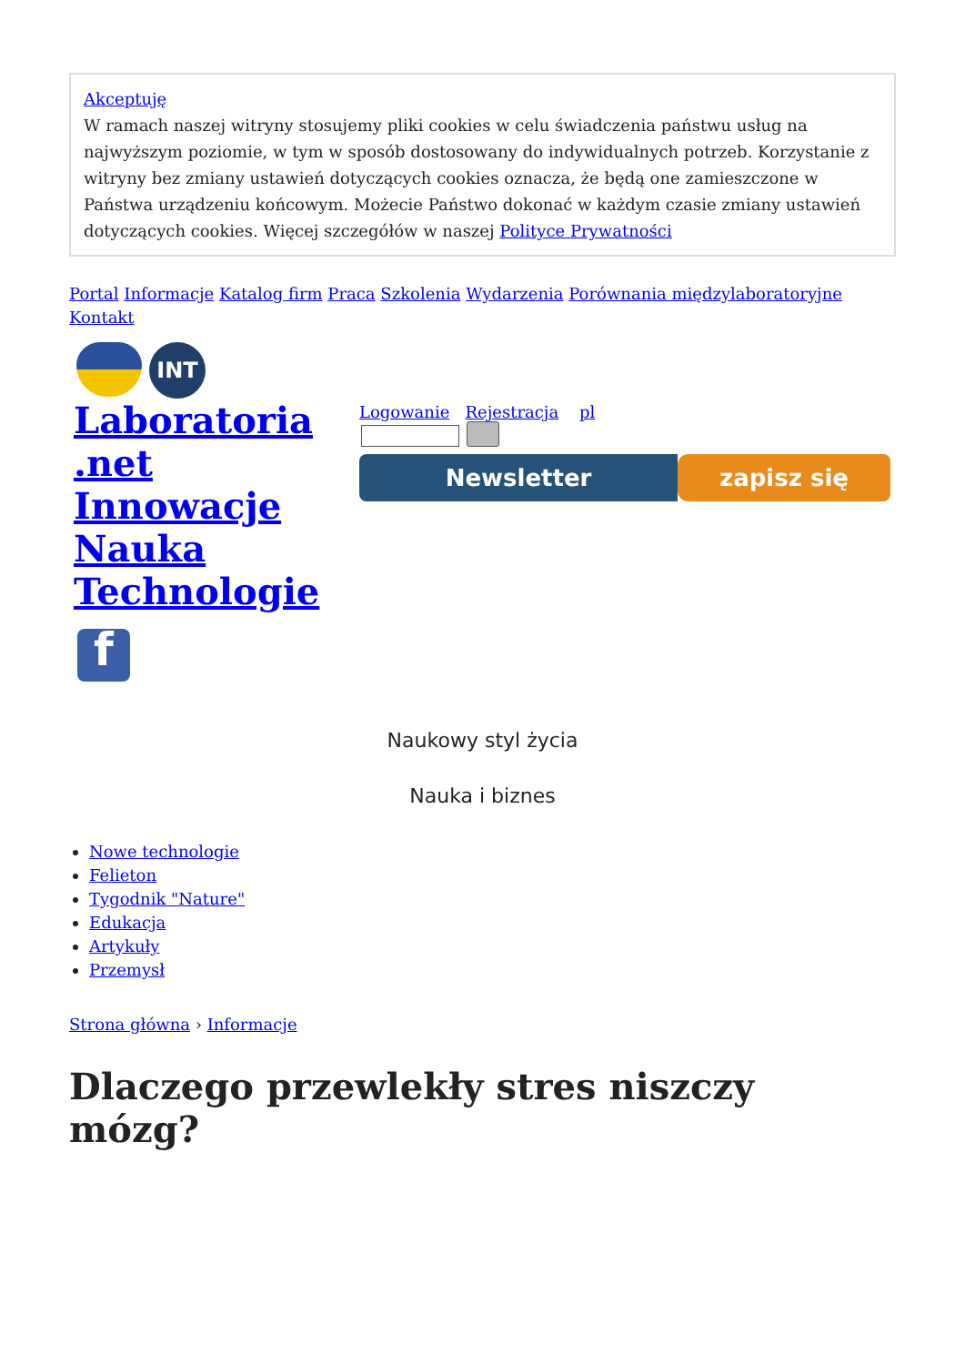Akceptuję
W ramach naszej witryny stosujemy pliki cookies w celu świadczenia państwu usług na najwyższym poziomie, w tym w sposób dostosowany do indywidualnych potrzeb. Korzystanie z witryny bez zmiany ustawień dotyczących cookies oznacza, że będą one zamieszczone w Państwa urządzeniu końcowym. Możecie Państwo dokonać w każdym czasie zmiany ustawień dotyczących cookies. Więcej szczegółów w naszej Polityce Prywatności
Portal Informacje Katalog firm Praca Szkolenia Wydarzenia Porównania międzylaboratoryjne Kontakt
INT
Laboratoria .net Innowacje Nauka Technologie
f
Logowanie Rejestracja pl
Newsletter zapisz się
Naukowy styl życia
Nauka i biznes
Nowe technologie
Felieton
Tygodnik "Nature"
Edukacja
Artykuły
Przemysł
Strona główna › Informacje
Dlaczego przewlekły stres niszczy mózg?